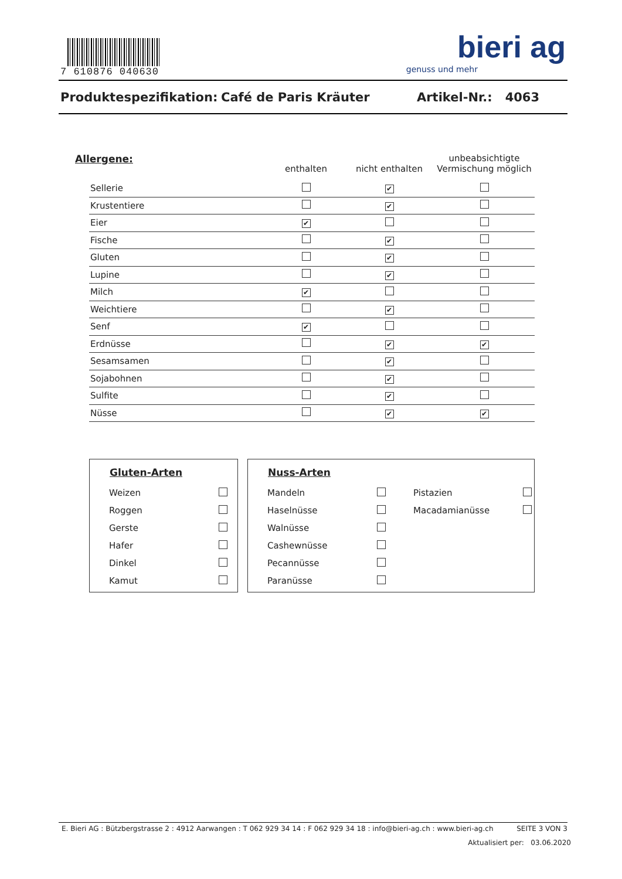7 610876 040630
bieri ag
genuss und mehr
Produktespezifikation: Café de Paris Kräuter Artikel-Nr.: 4063
| Allergene: | enthalten | nicht enthalten | unbeabsichtigte Vermischung möglich |
| --- | --- | --- | --- |
| Sellerie | | ✔ | |
| Krustentiere | | ✔ | |
| Eier | ✔ | | |
| Fische | | ✔ | |
| Gluten | | ✔ | |
| Lupine | | ✔ | |
| Milch | ✔ | | |
| Weichtiere | | ✔ | |
| Senf | ✔ | | |
| Erdnüsse | | ✔ | ✔ |
| Sesamsamen | | ✔ | |
| Sojabohnen | | ✔ | |
| Sulfite | | ✔ | |
| Nüsse | | ✔ | ✔ |
Gluten-Arten
| Weizen | |
| Roggen | |
| Gerste | |
| Hafer | |
| Dinkel | |
| Kamut | |
Nuss-Arten
| Mandeln | | Pistazien | |
| Haselnüsse | | Macadamianüsse | |
| Walnüsse | | | |
| Cashewnüsse | | | |
| Pecannüsse | | | |
| Paranüsse | | | |
E. Bieri AG : Bützbergstrasse 2 : 4912 Aarwangen : T 062 929 34 14 : F 062 929 34 18 : info@bieri-ag.ch : www.bieri-ag.ch SEITE 3 VON 3
Aktualisiert per: 03.06.2020